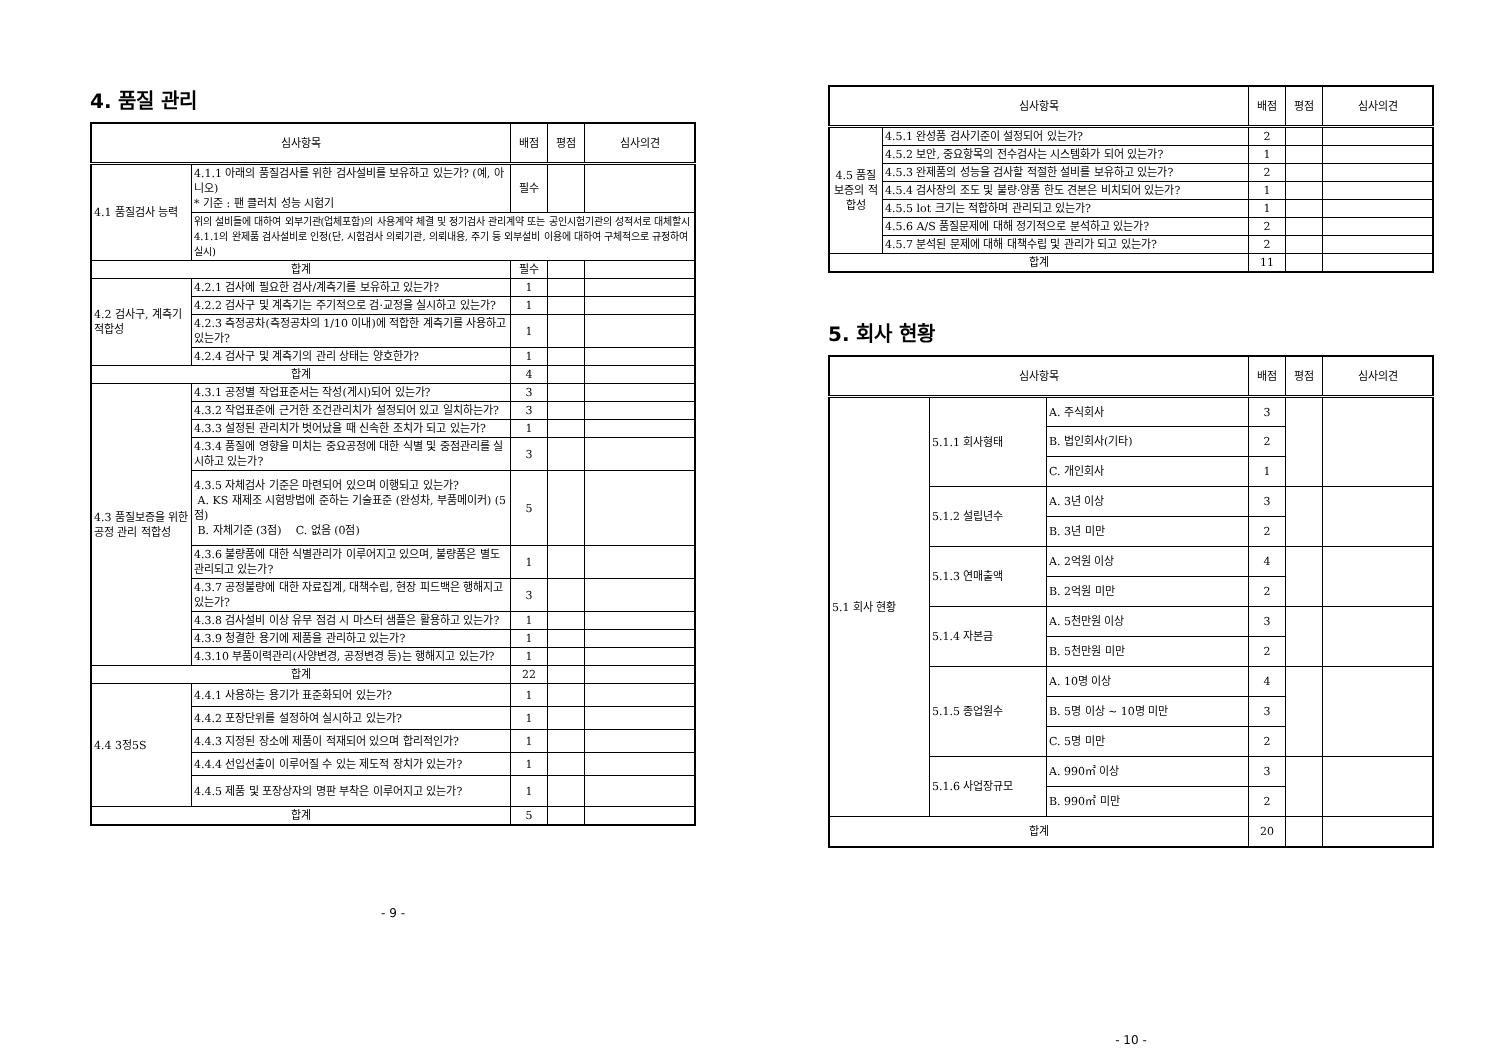4. 품질 관리
| 심사항목 | | 배점 | 평점 | 심사의견 |
| --- | --- | --- | --- | --- |
| 4.1 품질검사 능력 | 4.1.1 아래의 품질검사를 위한 검사설비를 보유하고 있는가? (예, 아니오) * 기준 : 팬 클러치 성능 시험기 | 필수 | | |
| | 위의 설비들에 대하여 외부기관(업체포함)의 사용계약 체결 및 정기검사 관리계약 또는 공인시험기관의 성적서로 대체할시 4.1.1의 완제품 검사설비로 인정(단, 시험검사 의뢰기관, 의뢰내용, 주기 등 외부설비 이용에 대하여 구체적으로 규정하여 실시) | | | |
| 합계 | | 필수 | | |
| 4.2 검사구, 계측기 적합성 | 4.2.1 검사에 필요한 검사/계측기를 보유하고 있는가? | 1 | | |
| | 4.2.2 검사구 및 계측기는 주기적으로 검·교정을 실시하고 있는가? | 1 | | |
| | 4.2.3 측정공차(측정공차의 1/10 이내)에 적합한 계측기를 사용하고 있는가? | 1 | | |
| | 4.2.4 검사구 및 계측기의 관리 상태는 양호한가? | 1 | | |
| 합계 | | 4 | | |
| 4.3 품질보증을 위한 공정 관리 적합성 | 4.3.1 공정별 작업표준서는 작성(게시)되어 있는가? | 3 | | |
| | 4.3.2 작업표준에 근거한 조건관리치가 설정되어 있고 일치하는가? | 3 | | |
| | 4.3.3 설정된 관리치가 벗어났을 때 신속한 조치가 되고 있는가? | 1 | | |
| | 4.3.4 품질에 영향을 미치는 중요공정에 대한 식별 및 중점관리를 실시하고 있는가? | 3 | | |
| | 4.3.5 자체검사 기준은 마련되어 있으며 이행되고 있는가? A. KS 재제조 시험방법에 준하는 기술표준 (완성차, 부품메이커) (5점) B. 자체기준 (3점) C. 없음 (0점) | 5 | | |
| | 4.3.6 불량품에 대한 식별관리가 이루어지고 있으며, 불량품은 별도 관리되고 있는가? | 1 | | |
| | 4.3.7 공정불량에 대한 자료집계, 대책수립, 현장 피드백은 행해지고 있는가? | 3 | | |
| | 4.3.8 검사설비 이상 유무 점검 시 마스터 샘플은 활용하고 있는가? | 1 | | |
| | 4.3.9 청결한 용기에 제품을 관리하고 있는가? | 1 | | |
| | 4.3.10 부품이력관리(사양변경, 공정변경 등)는 행해지고 있는가? | 1 | | |
| 합계 | | 22 | | |
| 4.4 3정5S | 4.4.1 사용하는 용기가 표준화되어 있는가? | 1 | | |
| | 4.4.2 포장단위를 설정하여 실시하고 있는가? | 1 | | |
| | 4.4.3 지정된 장소에 제품이 적재되어 있으며 합리적인가? | 1 | | |
| | 4.4.4 선입선출이 이루어질 수 있는 제도적 장치가 있는가? | 1 | | |
| | 4.4.5 제품 및 포장상자의 명판 부착은 이루어지고 있는가? | 1 | | |
| 합계 | | 5 | | |
- 9 -
| 심사항목 | | 배점 | 평점 | 심사의견 |
| --- | --- | --- | --- | --- |
| 4.5 품질 보증의 적합성 | 4.5.1 완성품 검사기준이 설정되어 있는가? | 2 | | |
| | 4.5.2 보안, 중요항목의 전수검사는 시스템화가 되어 있는가? | 1 | | |
| | 4.5.3 완제품의 성능을 검사할 적절한 설비를 보유하고 있는가? | 2 | | |
| | 4.5.4 검사장의 조도 및 불량·양품 한도 견본은 비치되어 있는가? | 1 | | |
| | 4.5.5 lot 크기는 적합하며 관리되고 있는가? | 1 | | |
| | 4.5.6 A/S 품질문제에 대해 정기적으로 분석하고 있는가? | 2 | | |
| | 4.5.7 분석된 문제에 대해 대책수립 및 관리가 되고 있는가? | 2 | | |
| 합계 | | 11 | | |
5. 회사 현황
| 심사항목 | | | 배점 | 평점 | 심사의견 |
| --- | --- | --- | --- | --- | --- |
| 5.1 회사 현황 | 5.1.1 회사형태 | A. 주식회사 | 3 | | |
| | | B. 법인회사(기타) | 2 | | |
| | | C. 개인회사 | 1 | | |
| | 5.1.2 설립년수 | A. 3년 이상 | 3 | | |
| | | B. 3년 미만 | 2 | | |
| | 5.1.3 연매출액 | A. 2억원 이상 | 4 | | |
| | | B. 2억원 미만 | 2 | | |
| | 5.1.4 자본금 | A. 5천만원 이상 | 3 | | |
| | | B. 5천만원 미만 | 2 | | |
| | 5.1.5 종업원수 | A. 10명 이상 | 4 | | |
| | | B. 5명 이상 ~ 10명 미만 | 3 | | |
| | | C. 5명 미만 | 2 | | |
| | 5.1.6 사업장규모 | A. 990㎡ 이상 | 3 | | |
| | | B. 990㎡ 미만 | 2 | | |
| 합계 | | | 20 | | |
- 10 -